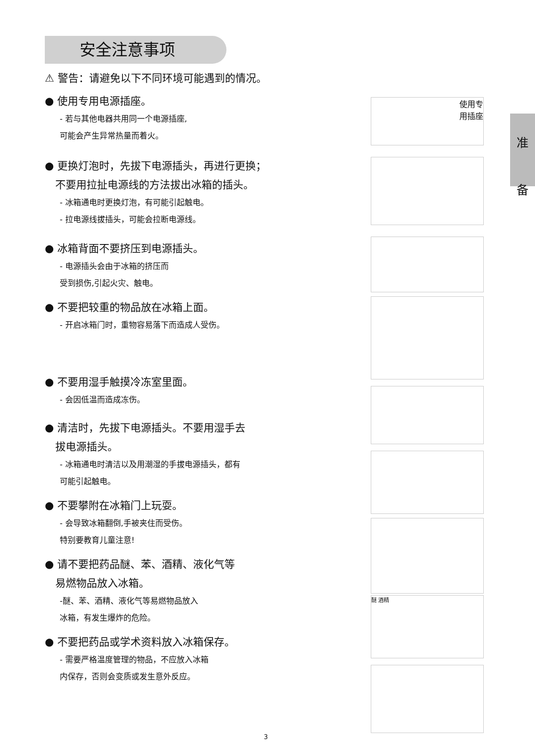安全注意事项
准
备
⚠ 警告：请避免以下不同环境可能遇到的情况。
● 使用专用电源插座。
- 若与其他电器共用同一个电源插座,
可能会产生异常热量而着火。
● 更换灯泡时，先拔下电源插头，再进行更换；
　不要用拉扯电源线的方法拔出冰箱的插头。
- 冰箱通电时更换灯泡，有可能引起触电。
- 拉电源线拔插头，可能会拉断电源线。
● 冰箱背面不要挤压到电源插头。
- 电源插头会由于冰箱的挤压而
受到损伤,引起火灾、触电。
● 不要把较重的物品放在冰箱上面。
- 开启冰箱门时，重物容易落下而造成人受伤。
● 不要用湿手触摸冷冻室里面。
- 会因低温而造成冻伤。
● 清洁时，先拔下电源插头。不要用湿手去
　拔电源插头。
- 冰箱通电时清洁以及用潮湿的手拔电源插头，都有
可能引起触电。
● 不要攀附在冰箱门上玩耍。
- 会导致冰箱翻倒,手被夹住而受伤。
特别要教育儿童注意!
● 请不要把药品醚、苯、酒精、液化气等
　易燃物品放入冰箱。
-醚、苯、酒精、液化气等易燃物品放入
冰箱，有发生爆炸的危险。
● 不要把药品或学术资料放入冰箱保存。
- 需要严格温度管理的物品，不应放入冰箱
内保存，否则会变质或发生意外反应。
使用专
用插座
醚 酒精
3